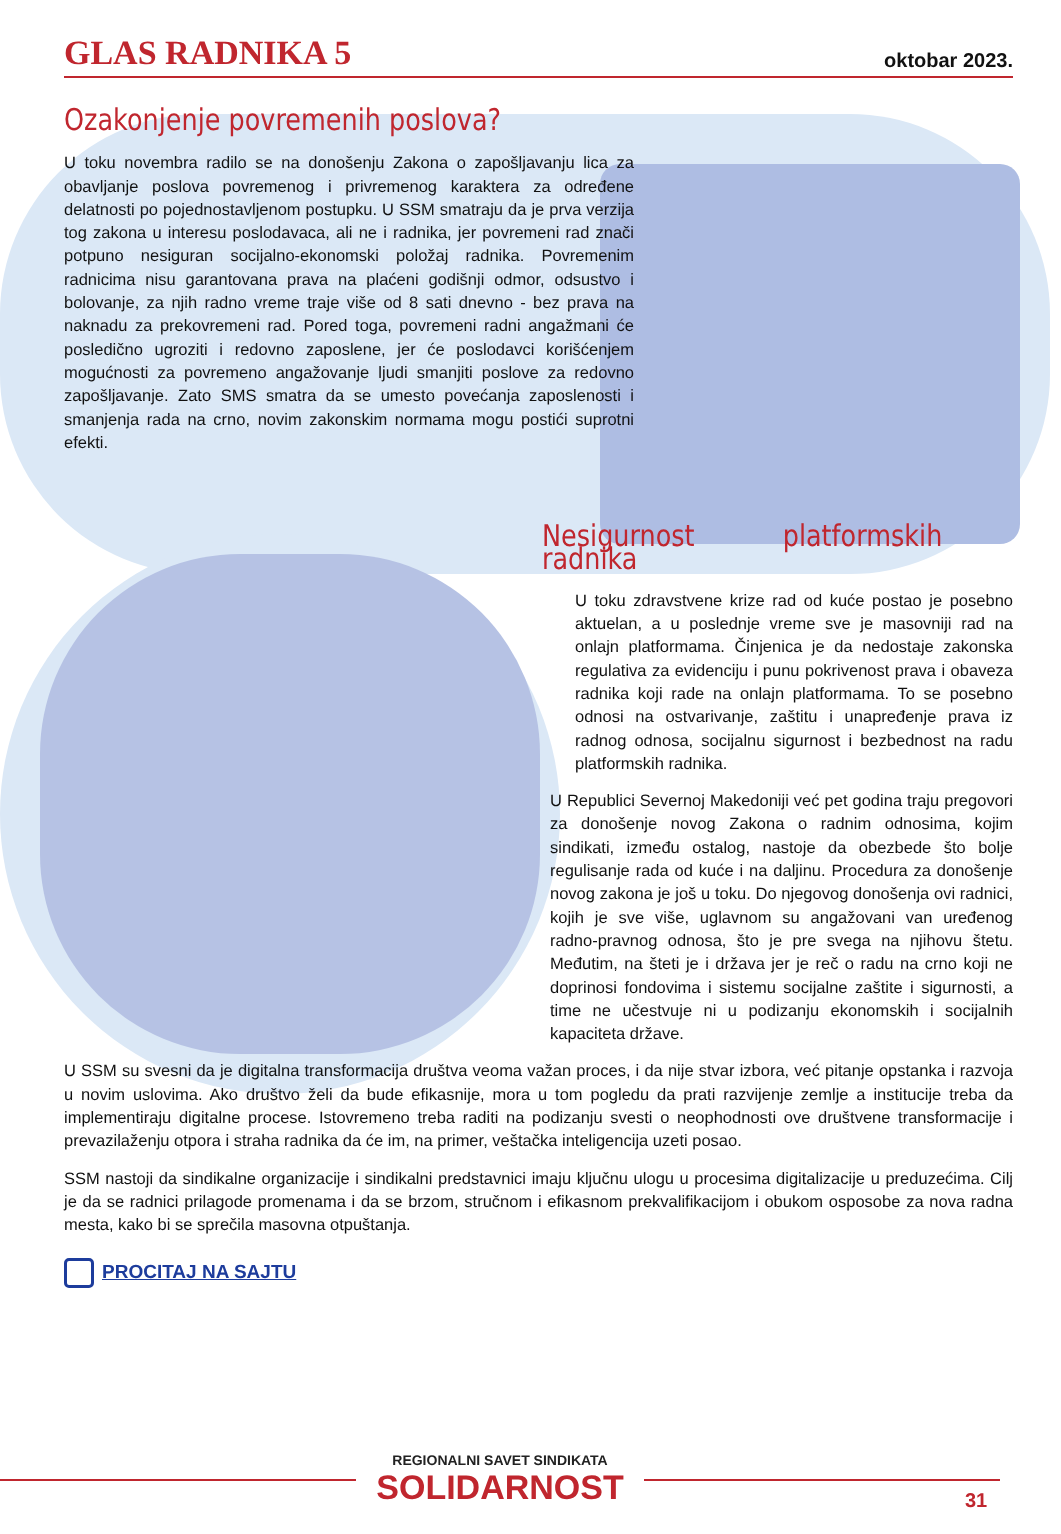GLAS RADNIKA 5 oktobar 2023.
Ozakonjenje povremenih poslova?
U toku novembra radilo se na donošenju Zakona o zapošljavanju lica za obavljanje poslova povremenog i privremenog karaktera za određene delatnosti po pojednostavljenom postupku. U SSM smatraju da je prva verzija tog zakona u interesu poslodavaca, ali ne i radnika, jer povremeni rad znači potpuno nesiguran socijalno-ekonomski položaj radnika. Povremenim radnicima nisu garantovana prava na plaćeni godišnji odmor, odsustvo i bolovanje, za njih radno vreme traje više od 8 sati dnevno - bez prava na naknadu za prekovremeni rad. Pored toga, povremeni radni angažmani će posledično ugroziti i redovno zaposlene, jer će poslodavci korišćenjem mogućnosti za povremeno angažovanje ljudi smanjiti poslove za redovno zapošljavanje. Zato SMS smatra da se umesto povećanja zaposlenosti i smanjenja rada na crno, novim zakonskim normama mogu postići suprotni efekti.
Nesigurnost platformskih radnika
U toku zdravstvene krize rad od kuće postao je posebno aktuelan, a u poslednje vreme sve je masovniji rad na onlajn platformama. Činjenica je da nedostaje zakonska regulativa za evidenciju i punu pokrivenost prava i obaveza radnika koji rade na onlajn platformama. To se posebno odnosi na ostvarivanje, zaštitu i unapređenje prava iz radnog odnosa, socijalnu sigurnost i bezbednost na radu platformskih radnika.
U Republici Severnoj Makedoniji već pet godina traju pregovori za donošenje novog Zakona o radnim odnosima, kojim sindikati, između ostalog, nastoje da obezbede što bolje regulisanje rada od kuće i na daljinu. Procedura za donošenje novog zakona je još u toku. Do njegovog donošenja ovi radnici, kojih je sve više, uglavnom su angažovani van uređenog radno-pravnog odnosa, što je pre svega na njihovu štetu. Međutim, na šteti je i država jer je reč o radu na crno koji ne doprinosi fondovima i sistemu socijalne zaštite i sigurnosti, a time ne učestvuje ni u podizanju ekonomskih i socijalnih kapaciteta države.
U SSM su svesni da je digitalna transformacija društva veoma važan proces, i da nije stvar izbora, već pitanje opstanka i razvoja u novim uslovima. Ako društvo želi da bude efikasnije, mora u tom pogledu da prati razvijenje zemlje a institucije treba da implementiraju digitalne procese. Istovremeno treba raditi na podizanju svesti o neophodnosti ove društvene transformacije i prevazilaženju otpora i straha radnika da će im, na primer, veštačka inteligencija uzeti posao.
SSM nastoji da sindikalne organizacije i sindikalni predstavnici imaju ključnu ulogu u procesima digitalizacije u preduzećima. Cilj je da se radnici prilagode promenama i da se brzom, stručnom i efikasnom prekvalifikacijom i obukom osposobe za nova radna mesta, kako bi se sprečila masovna otpuštanja.
PROCITAJ NA SAJTU
REGIONALNI SAVET SINDIKATA
SOLIDARNOST
31